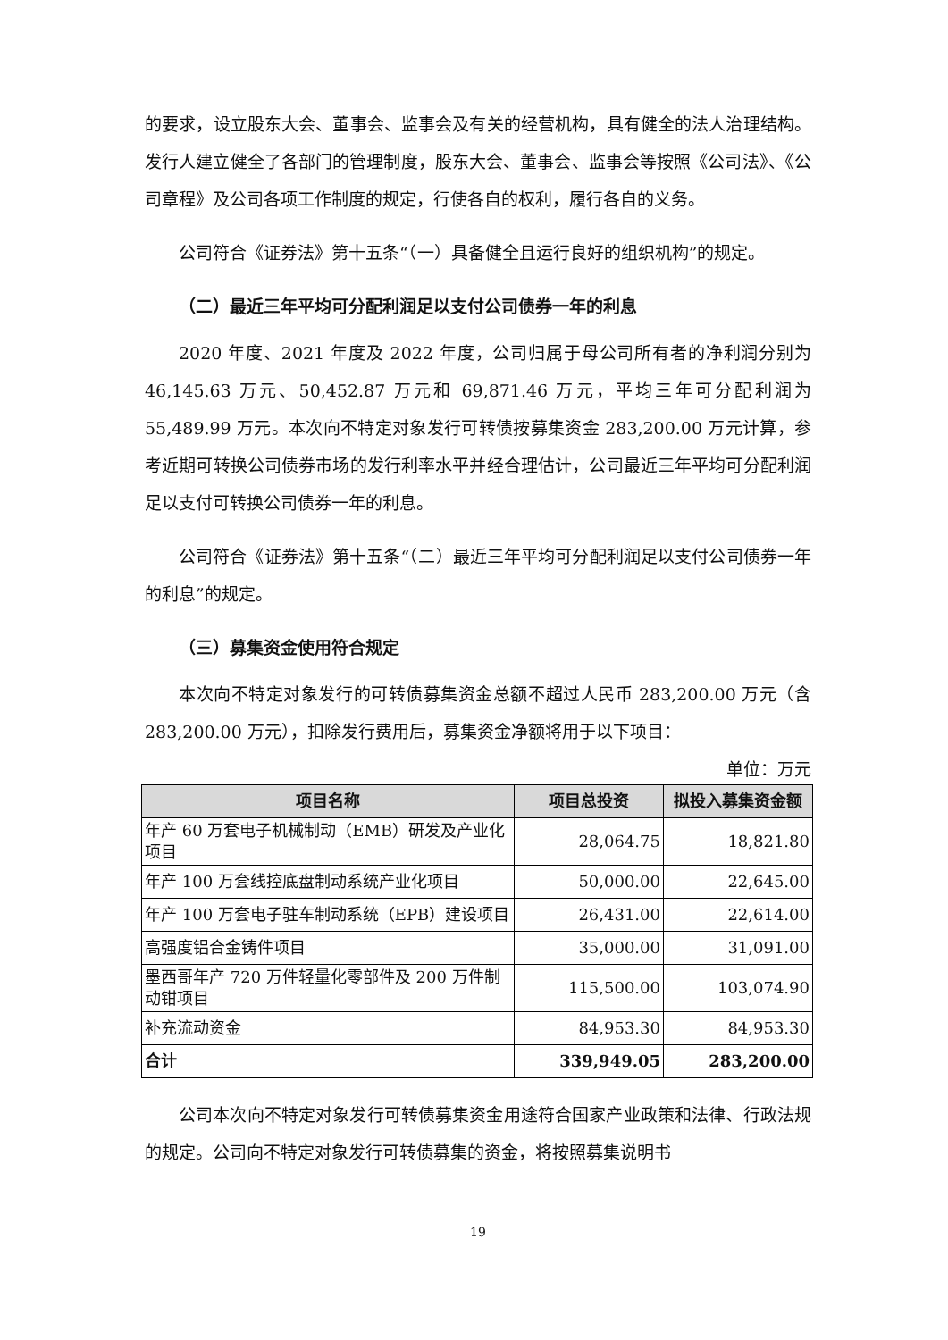的要求，设立股东大会、董事会、监事会及有关的经营机构，具有健全的法人治理结构。发行人建立健全了各部门的管理制度，股东大会、董事会、监事会等按照《公司法》、《公司章程》及公司各项工作制度的规定，行使各自的权利，履行各自的义务。
公司符合《证券法》第十五条“（一）具备健全且运行良好的组织机构”的规定。
（二）最近三年平均可分配利润足以支付公司债券一年的利息
2020 年度、2021 年度及 2022 年度，公司归属于母公司所有者的净利润分别为 46,145.63 万元、50,452.87 万元和 69,871.46 万元，平均三年可分配利润为 55,489.99 万元。本次向不特定对象发行可转债按募集资金 283,200.00 万元计算，参考近期可转换公司债券市场的发行利率水平并经合理估计，公司最近三年平均可分配利润足以支付可转换公司债券一年的利息。
公司符合《证券法》第十五条“（二）最近三年平均可分配利润足以支付公司债券一年的利息”的规定。
（三）募集资金使用符合规定
本次向不特定对象发行的可转债募集资金总额不超过人民币 283,200.00 万元（含 283,200.00 万元），扣除发行费用后，募集资金净额将用于以下项目：
单位：万元
| 项目名称 | 项目总投资 | 拟投入募集资金额 |
| --- | --- | --- |
| 年产 60 万套电子机械制动（EMB）研发及产业化项目 | 28,064.75 | 18,821.80 |
| 年产 100 万套线控底盘制动系统产业化项目 | 50,000.00 | 22,645.00 |
| 年产 100 万套电子驻车制动系统（EPB）建设项目 | 26,431.00 | 22,614.00 |
| 高强度铝合金铸件项目 | 35,000.00 | 31,091.00 |
| 墨西哥年产 720 万件轻量化零部件及 200 万件制动钳项目 | 115,500.00 | 103,074.90 |
| 补充流动资金 | 84,953.30 | 84,953.30 |
| 合计 | 339,949.05 | 283,200.00 |
公司本次向不特定对象发行可转债募集资金用途符合国家产业政策和法律、行政法规的规定。公司向不特定对象发行可转债募集的资金，将按照募集说明书
19